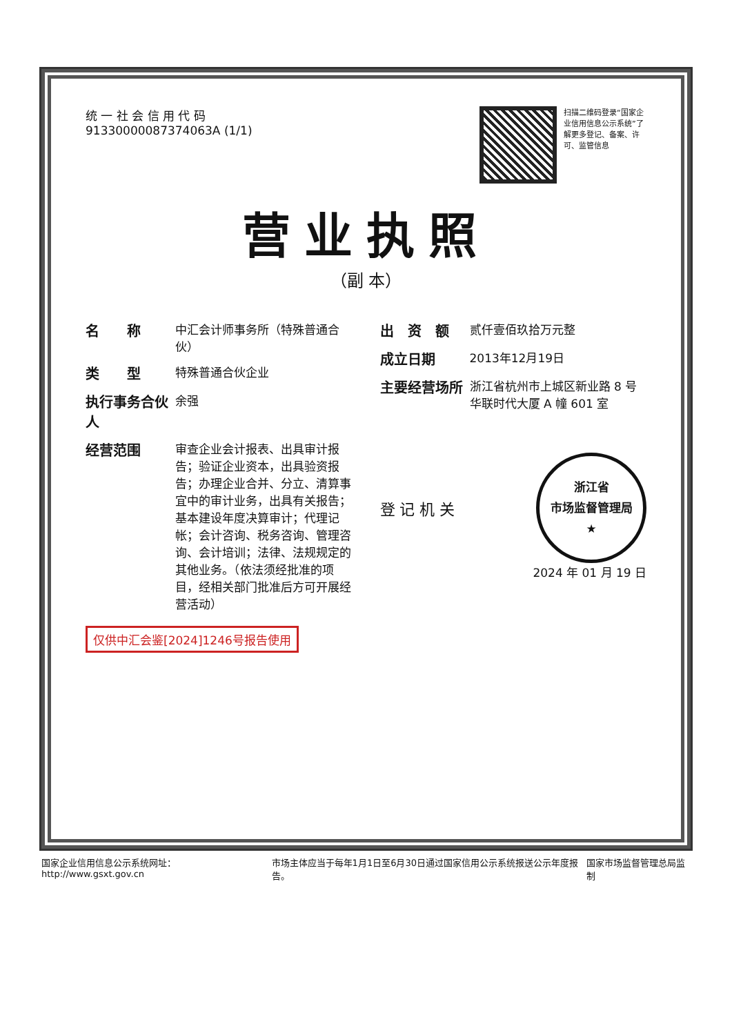统 一 社 会 信 用 代 码
91330000087374063A (1/1)
扫描二维码登录“国家企业信用信息公示系统”了解更多登记、备案、许可、监管信息
营业执照
（副 本）
名　　称 中汇会计师事务所（特殊普通合伙）
类　　型 特殊普通合伙企业
执行事务合伙人 余强
经营范围 审查企业会计报表、出具审计报告；验证企业资本，出具验资报告；办理企业合并、分立、清算事宜中的审计业务，出具有关报告；基本建设年度决算审计；代理记帐；会计咨询、税务咨询、管理咨询、会计培训；法律、法规规定的其他业务。（依法须经批准的项目，经相关部门批准后方可开展经营活动）
仅供中汇会鉴[2024]1246号报告使用
出　资　额 贰仟壹佰玖拾万元整
成立日期 2013年12月19日
主要经营场所 浙江省杭州市上城区新业路 8 号华联时代大厦 A 幢 601 室
登 记 机 关
浙江省
市场监督管理局
★
2024 年 01 月 19 日
国家企业信用信息公示系统网址：http://www.gsxt.gov.cn 市场主体应当于每年1月1日至6月30日通过国家信用公示系统报送公示年度报告。 国家市场监督管理总局监制